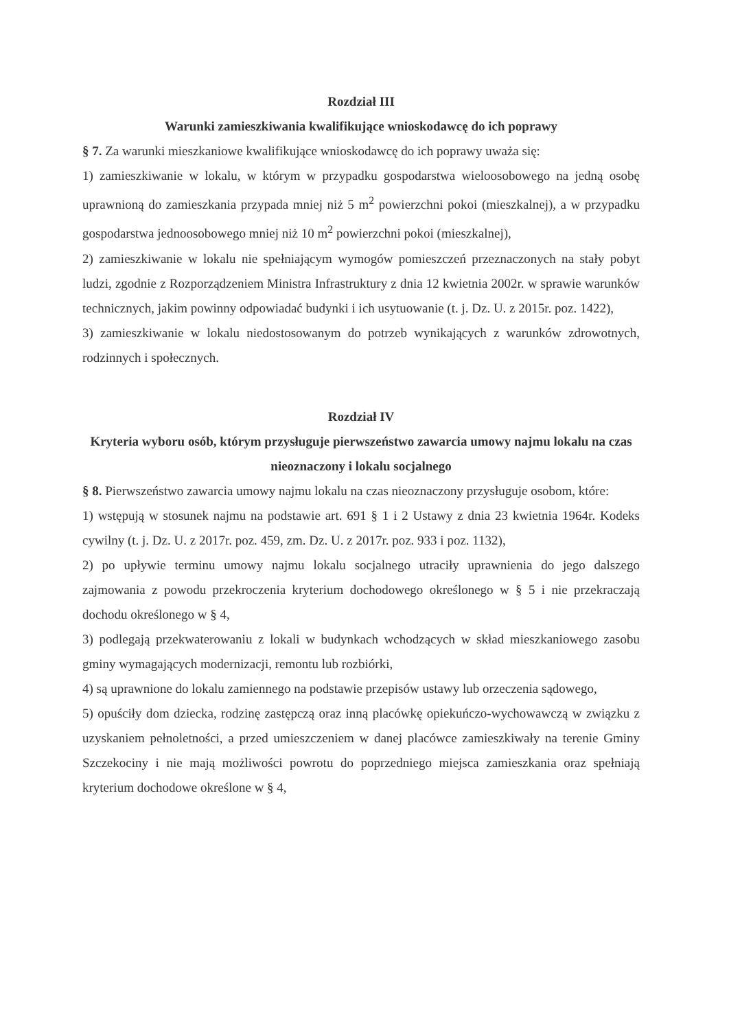Rozdział III
Warunki zamieszkiwania kwalifikujące wnioskodawcę do ich poprawy
§ 7. Za warunki mieszkaniowe kwalifikujące wnioskodawcę do ich poprawy uważa się:
1) zamieszkiwanie w lokalu, w którym w przypadku gospodarstwa wieloosobowego na jedną osobę uprawnioną do zamieszkania przypada mniej niż 5 m<sup>2</sup> powierzchni pokoi (mieszkalnej), a w przypadku gospodarstwa jednoosobowego mniej niż 10 m<sup>2</sup> powierzchni pokoi (mieszkalnej),
2) zamieszkiwanie w lokalu nie spełniającym wymogów pomieszczeń przeznaczonych na stały pobyt ludzi, zgodnie z Rozporządzeniem Ministra Infrastruktury z dnia 12 kwietnia 2002r. w sprawie warunków technicznych, jakim powinny odpowiadać budynki i ich usytuowanie (t. j. Dz. U. z 2015r. poz. 1422),
3) zamieszkiwanie w lokalu niedostosowanym do potrzeb wynikających z warunków zdrowotnych, rodzinnych i społecznych.
Rozdział IV
Kryteria wyboru osób, którym przysługuje pierwszeństwo zawarcia umowy najmu lokalu na czas nieoznaczony i lokalu socjalnego
§ 8. Pierwszeństwo zawarcia umowy najmu lokalu na czas nieoznaczony przysługuje osobom, które:
1) wstępują w stosunek najmu na podstawie art. 691 § 1 i 2 Ustawy z dnia 23 kwietnia 1964r. Kodeks cywilny (t. j. Dz. U. z 2017r. poz. 459, zm. Dz. U. z 2017r. poz. 933 i poz. 1132),
2) po upływie terminu umowy najmu lokalu socjalnego utraciły uprawnienia do jego dalszego zajmowania z powodu przekroczenia kryterium dochodowego określonego w § 5 i nie przekraczają dochodu określonego w § 4,
3) podlegają przekwaterowaniu z lokali w budynkach wchodzących w skład mieszkaniowego zasobu gminy wymagających modernizacji, remontu lub rozbiórki,
4) są uprawnione do lokalu zamiennego na podstawie przepisów ustawy lub orzeczenia sądowego,
5) opuściły dom dziecka, rodzinę zastępczą oraz inną placówkę opiekuńczo-wychowawczą w związku z uzyskaniem pełnoletności, a przed umieszczeniem w danej placówce zamieszkiwały na terenie Gminy Szczekociny i nie mają możliwości powrotu do poprzedniego miejsca zamieszkania oraz spełniają kryterium dochodowe określone w § 4,